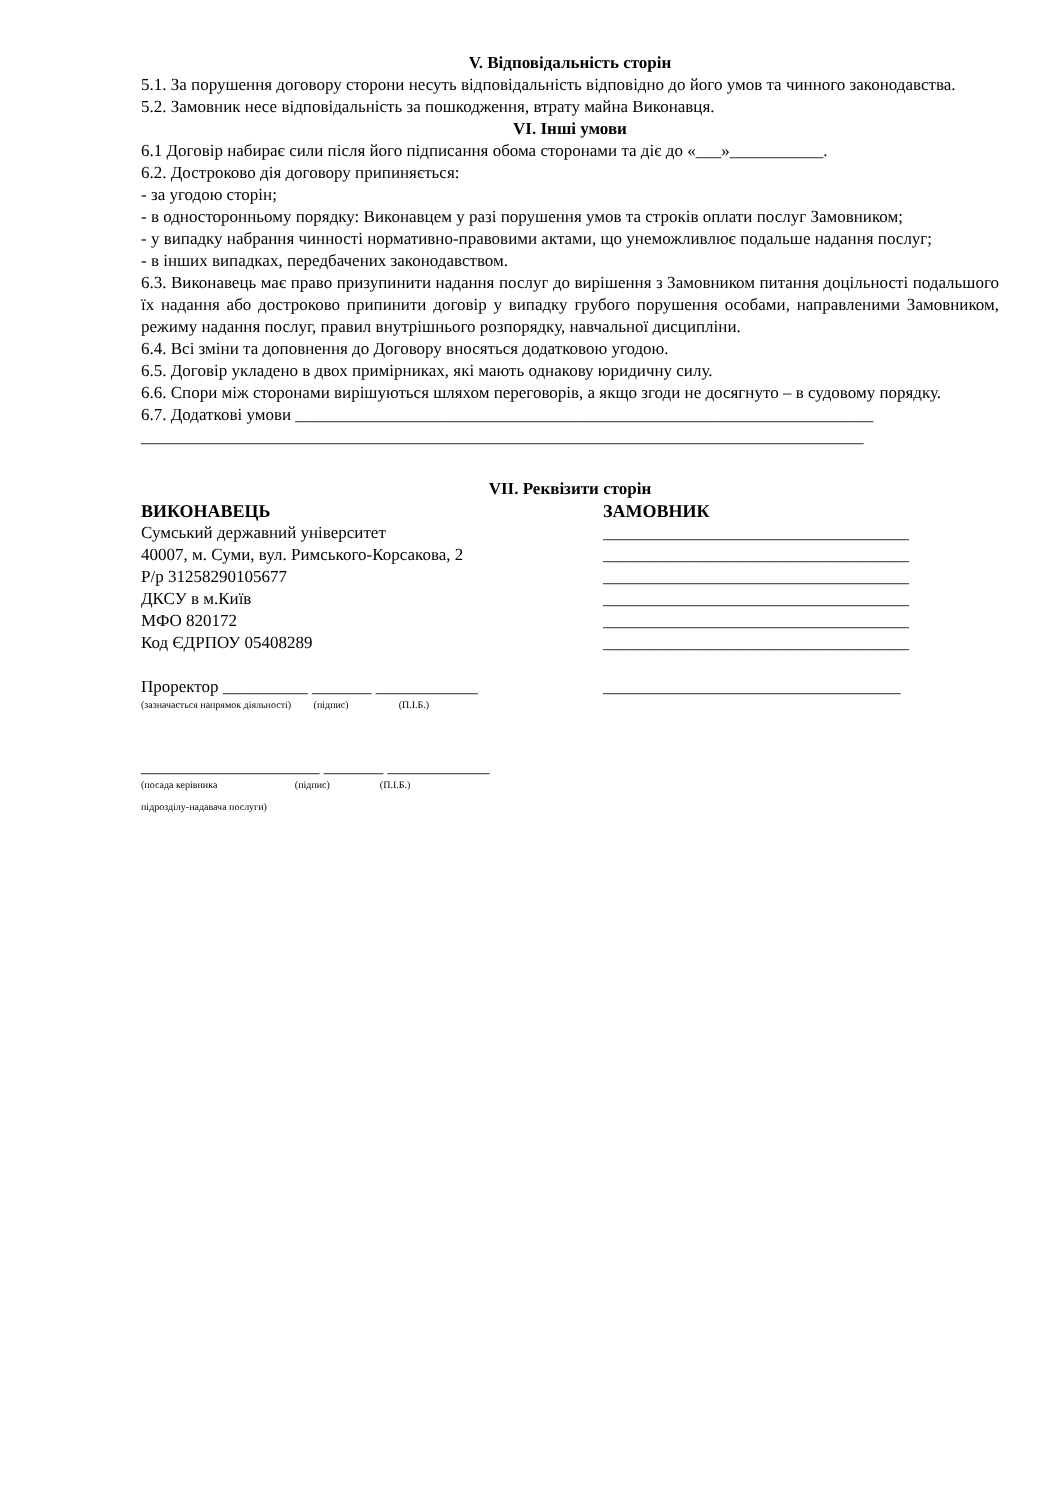V. Відповідальність сторін
5.1. За порушення договору сторони несуть відповідальність відповідно до його умов та чинного законодавства.
5.2. Замовник несе відповідальність за пошкодження, втрату майна Виконавця.
VI. Інші умови
6.1 Договір набирає сили після його підписання обома сторонами та діє до «___»___________.
6.2. Достроково дія договору припиняється:
- за угодою сторін;
- в односторонньому порядку: Виконавцем у разі порушення умов та строків оплати послуг Замовником;
- у випадку набрання чинності нормативно-правовими актами, що унеможливлює подальше надання послуг;
- в інших випадках, передбачених законодавством.
6.3. Виконавець має право призупинити надання послуг до вирішення з Замовником питання доцільності подальшого їх надання або достроково припинити договір у випадку грубого порушення особами, направленими Замовником, режиму надання послуг, правил внутрішнього розпорядку, навчальної дисципліни.
6.4. Всі зміни та доповнення до Договору вносяться додатковою угодою.
6.5. Договір укладено в двох примірниках, які мають однакову юридичну силу.
6.6. Спори між сторонами вирішуються шляхом переговорів, а якщо згоди не досягнуто – в судовому порядку.
6.7. Додаткові умови ____________________________________________________________________
_____________________________________________________________________________________
VII. Реквізити сторін
ВИКОНАВЕЦЬ
Сумський державний університет
40007, м. Суми, вул. Римського-Корсакова, 2
Р/р 31258290105677
ДКСУ в м.Київ
МФО 820172
Код ЄДРПОУ 05408289
Проректор __________ _______ ____________
(зазначається напрямок діяльності) (підпис) (П.І.Б.)
_____________________ _______ ____________
(посада керівника (підпис) (П.І.Б.)
підрозділу-надавача послуги)
ЗАМОВНИК
____________________________________
____________________________________
____________________________________
____________________________________
____________________________________
____________________________________
___________________________________